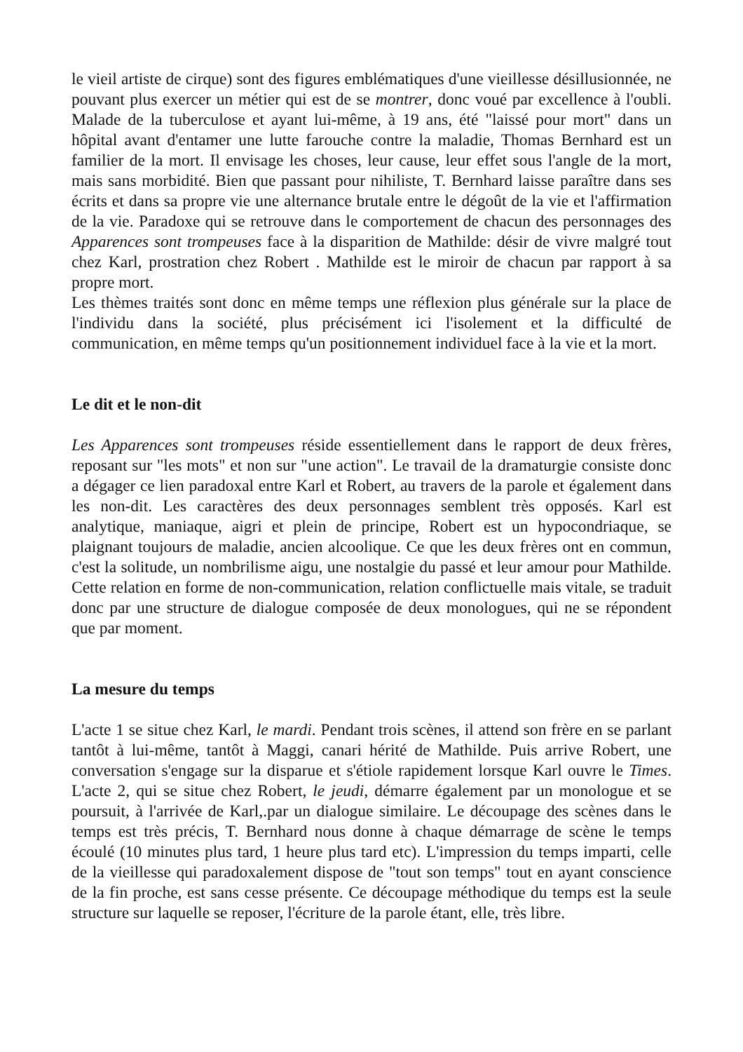le vieil artiste de cirque) sont des figures emblématiques d'une vieillesse désillusionnée, ne pouvant plus exercer un métier qui est de se montrer, donc voué par excellence à l'oubli. Malade de la tuberculose et ayant lui-même, à 19 ans, été "laissé pour mort" dans un hôpital avant d'entamer une lutte farouche contre la maladie, Thomas Bernhard est un familier de la mort. Il envisage les choses, leur cause, leur effet sous l'angle de la mort, mais sans morbidité. Bien que passant pour nihiliste, T. Bernhard laisse paraître dans ses écrits et dans sa propre vie une alternance brutale entre le dégoût de la vie et l'affirmation de la vie. Paradoxe qui se retrouve dans le comportement de chacun des personnages des Apparences sont trompeuses face à la disparition de Mathilde: désir de vivre malgré tout chez Karl, prostration chez Robert . Mathilde est le miroir de chacun par rapport à sa propre mort.
Les thèmes traités sont donc en même temps une réflexion plus générale sur la place de l'individu dans la société, plus précisément ici l'isolement et la difficulté de communication, en même temps qu'un positionnement individuel face à la vie et la mort.
Le dit et le non-dit
Les Apparences sont trompeuses réside essentiellement dans le rapport de deux frères, reposant sur "les mots" et non sur "une action". Le travail de la dramaturgie consiste donc a dégager ce lien paradoxal entre Karl et Robert, au travers de la parole et également dans les non-dit. Les caractères des deux personnages semblent très opposés. Karl est analytique, maniaque, aigri et plein de principe, Robert est un hypocondriaque, se plaignant toujours de maladie, ancien alcoolique. Ce que les deux frères ont en commun, c'est la solitude, un nombrilisme aigu, une nostalgie du passé et leur amour pour Mathilde. Cette relation en forme de non-communication, relation conflictuelle mais vitale, se traduit donc par une structure de dialogue composée de deux monologues, qui ne se répondent que par moment.
La mesure du temps
L'acte 1 se situe chez Karl, le mardi. Pendant trois scènes, il attend son frère en se parlant tantôt à lui-même, tantôt à Maggi, canari hérité de Mathilde. Puis arrive Robert, une conversation s'engage sur la disparue et s'étiole rapidement lorsque Karl ouvre le Times. L'acte 2, qui se situe chez Robert, le jeudi, démarre également par un monologue et se poursuit, à l'arrivée de Karl,.par un dialogue similaire. Le découpage des scènes dans le temps est très précis, T. Bernhard nous donne à chaque démarrage de scène le temps écoulé (10 minutes plus tard, 1 heure plus tard etc). L'impression du temps imparti, celle de la vieillesse qui paradoxalement dispose de "tout son temps" tout en ayant conscience de la fin proche, est sans cesse présente. Ce découpage méthodique du temps est la seule structure sur laquelle se reposer, l'écriture de la parole étant, elle, très libre.